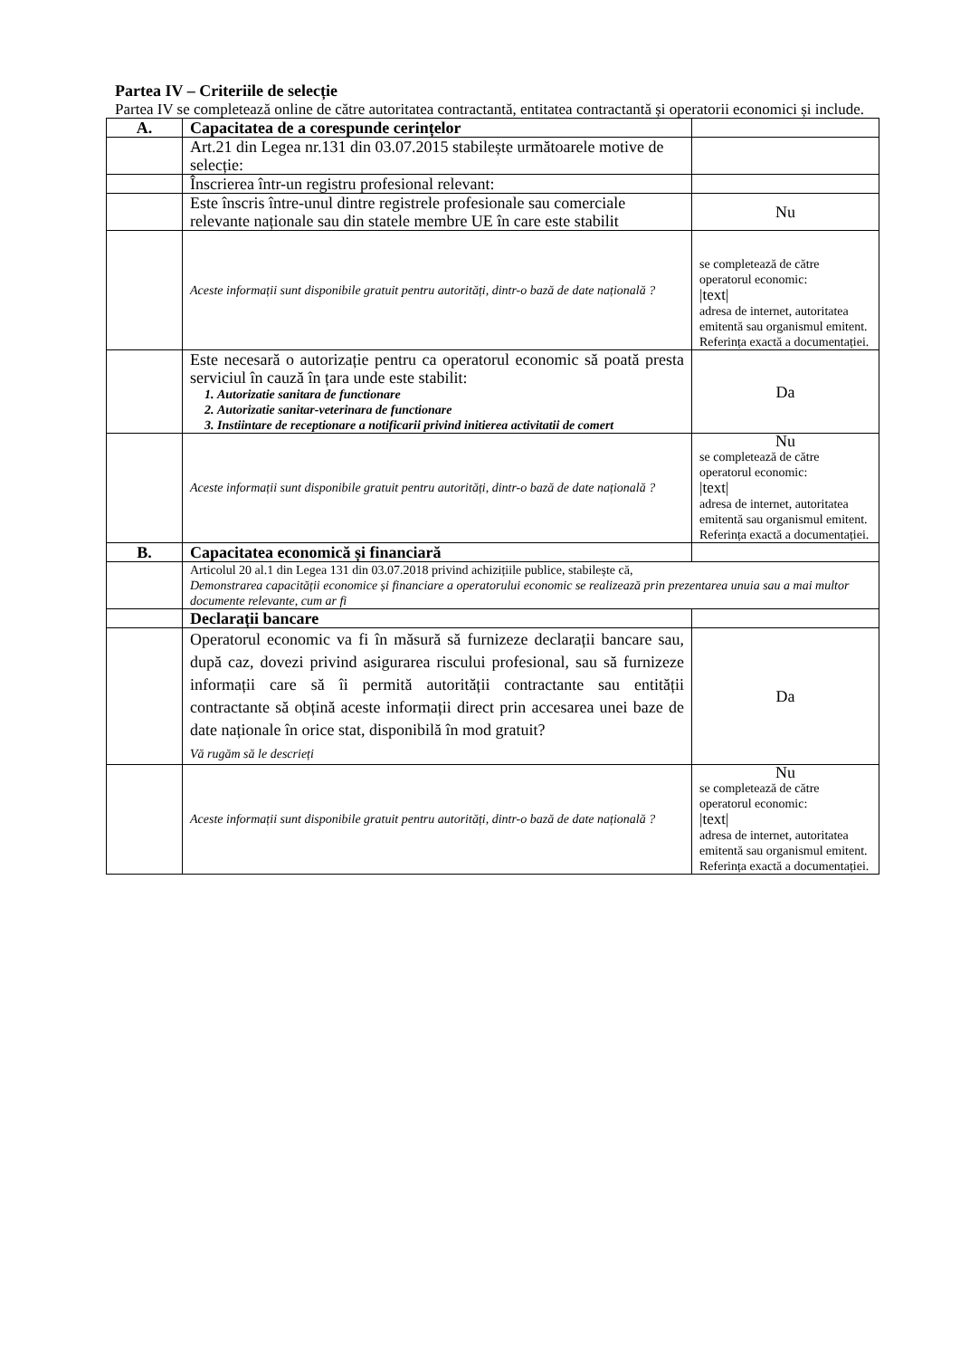Partea IV – Criteriile de selecție
Partea IV se completează online de către autoritatea contractantă, entitatea contractantă și operatorii economici și include.
| A. | Capacitatea de a corespunde cerințelor | |
| | Art.21 din Legea nr.131 din 03.07.2015 stabilește următoarele motive de selecție: | |
| | Înscrierea într-un registru profesional relevant: | |
| | Este înscris între-unul dintre registrele profesionale sau comerciale relevante naționale sau din statele membre UE în care este stabilit | Nu |
| | Aceste informații sunt disponibile gratuit pentru autorități, dintr-o bază de date națională ? | se completează de către operatorul economic: /text/ adresa de internet, autoritatea emitentă sau organismul emitent. Referința exactă a documentației. |
| | Este necesară o autorizație pentru ca operatorul economic să poată presta serviciul în cauză în țara unde este stabilit: 1. Autorizatie sanitara de functionare 2. Autorizatie sanitar-veterinara de functionare 3. Instiintare de receptionare a notificarii privind initierea activitatii de comert | Da |
| | Aceste informații sunt disponibile gratuit pentru autorități, dintr-o bază de date națională ? | Nu se completează de către operatorul economic: /text/ adresa de internet, autoritatea emitentă sau organismul emitent. Referința exactă a documentației. |
| B. | Capacitatea economică și financiară | |
| | Articolul 20 al.1 din Legea 131 din 03.07.2018 privind achizițiile publice, stabilește că, Demonstrarea capacității economice și financiare a operatorului economic se realizează prin prezentarea unuia sau a mai multor documente relevante, cum ar fi | |
| | Declarații bancare | |
| | Operatorul economic va fi în măsură să furnizeze declarații bancare sau, după caz, dovezi privind asigurarea riscului profesional, sau să furnizeze informații care să îi permită autorității contractante sau entității contractante să obțină aceste informații direct prin accesarea unei baze de date naționale în orice stat, disponibilă în mod gratuit? Vă rugăm să le descrieți | Da |
| | Aceste informații sunt disponibile gratuit pentru autorități, dintr-o bază de date națională ? | Nu se completează de către operatorul economic: /text/ adresa de internet, autoritatea emitentă sau organismul emitent. Referința exactă a documentației. |